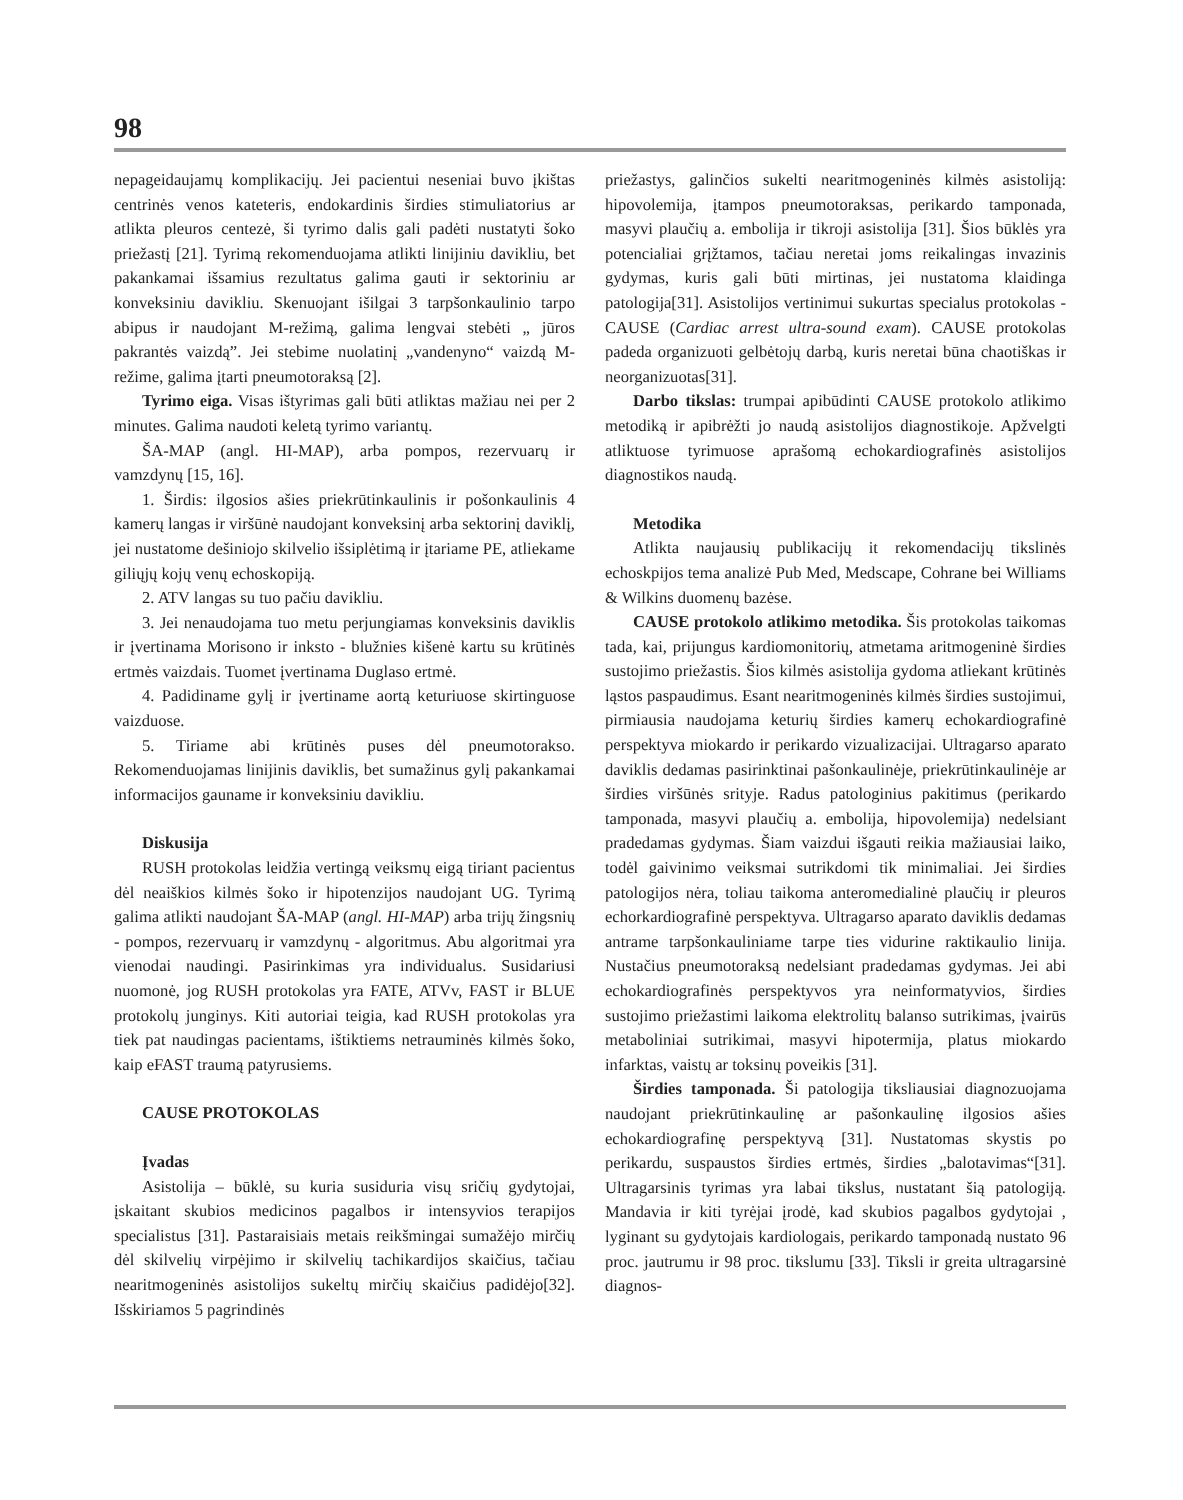98
nepageidaujamų komplikacijų. Jei pacientui neseniai buvo įkištas centrinės venos kateteris, endokardinis širdies stimuliatorius ar atlikta pleuros centezė, ši tyrimo dalis gali padėti nustatyti šoko priežastį [21]. Tyrimą rekomenduojama atlikti linijiniu davikliu, bet pakankamai išsamius rezultatus galima gauti ir sektoriniu ar konveksiniu davikliu. Skenuojant išilgai 3 tarpšonkaulinio tarpo abipus ir naudojant M-režimą, galima lengvai stebėti „ jūros pakrantės vaizdą”. Jei stebime nuolatinį „vandenyno“ vaizdą M-režime, galima įtarti pneumotoraksą [2].
Tyrimo eiga. Visas ištyrimas gali būti atliktas mažiau nei per 2 minutes. Galima naudoti keletą tyrimo variantų.
ŠA-MAP (angl. HI-MAP), arba pompos, rezervuarų ir vamzdynų [15, 16].
1. Širdis: ilgosios ašies priekrūtinkaulinis ir pošonkaulinis 4 kamerų langas ir viršūnė naudojant konveksinį arba sektorinį daviklį, jei nustatome dešiniojo skilvelio išsiplėtimą ir įtariame PE, atliekame giliųjų kojų venų echoskopiją.
2. ATV langas su tuo pačiu davikliu.
3. Jei nenaudojama tuo metu perjungiamas konveksinis daviklis ir įvertinama Morisono ir inksto - blužnies kišenė kartu su krūtinės ertmės vaizdais. Tuomet įvertinama Duglaso ertmė.
4. Padidiname gylį ir įvertiname aortą keturiuose skirtinguose vaizduose.
5. Tiriame abi krūtinės puses dėl pneumotorakso. Rekomenduojamas linijinis daviklis, bet sumažinus gylį pakankamai informacijos gauname ir konveksiniu davikliu.
Diskusija
RUSH protokolas leidžia vertingą veiksmų eigą tiriant pacientus dėl neaiškios kilmės šoko ir hipotenzijos naudojant UG. Tyrimą galima atlikti naudojant ŠA-MAP (angl. HI-MAP) arba trijų žingsnių - pompos, rezervuarų ir vamzdynų - algoritmus. Abu algoritmai yra vienodai naudingi. Pasirinkimas yra individualus. Susidariusi nuomonė, jog RUSH protokolas yra FATE, ATVv, FAST ir BLUE protokolų junginys. Kiti autoriai teigia, kad RUSH protokolas yra tiek pat naudingas pacientams, ištiktiems netrauminės kilmės šoko, kaip eFAST traumą patyrusiems.
CAUSE PROTOKOLAS
Įvadas
Asistolija – būklė, su kuria susiduria visų sričių gydytojai, įskaitant skubios medicinos pagalbos ir intensyvios terapijos specialistus [31]. Pastaraisiais metais reikšmingai sumažėjo mirčių dėl skilvelių virpėjimo ir skilvelių tachikardijos skaičius, tačiau nearitmogeninės asistolijos sukeltų mirčių skaičius padidėjo[32]. Išskiriamos 5 pagrindinės
priežastys, galinčios sukelti nearitmogeninės kilmės asistoliją: hipovolemija, įtampos pneumotoraksas, perikardo tamponada, masyvi plaučių a. embolija ir tikroji asistolija [31]. Šios būklės yra potencialiai grįžtamos, tačiau neretai joms reikalingas invazinis gydymas, kuris gali būti mirtinas, jei nustatoma klaidinga patologija[31]. Asistolijos vertinimui sukurtas specialus protokolas - CAUSE (Cardiac arrest ultra-sound exam). CAUSE protokolas padeda organizuoti gelbėtojų darbą, kuris neretai būna chaotiškas ir neorganizuotas[31].
Darbo tikslas: trumpai apibūdinti CAUSE protokolo atlikimo metodiką ir apibrėžti jo naudą asistolijos diagnostikoje. Apžvelgti atliktuose tyrimuose aprašomą echokardiografinės asistolijos diagnostikos naudą.
Metodika
Atlikta naujausių publikacijų it rekomendacijų tikslinės echoskpijos tema analizė Pub Med, Medscape, Cohrane bei Williams & Wilkins duomenų bazėse.
CAUSE protokolo atlikimo metodika. Šis protokolas taikomas tada, kai, prijungus kardiomonitorių, atmetama aritmogeninė širdies sustojimo priežastis. Šios kilmės asistolija gydoma atliekant krūtinės ląstos paspaudimus. Esant nearitmogeninės kilmės širdies sustojimui, pirmiausia naudojama keturių širdies kamerų echokardiografinė perspektyva miokardo ir perikardo vizualizacijai. Ultragarso aparato daviklis dedamas pasirinktinai pašonkaulinėje, priekrūtinkaulinėje ar širdies viršūnės srityje. Radus patologinius pakitimus (perikardo tamponada, masyvi plaučių a. embolija, hipovolemija) nedelsiant pradedamas gydymas. Šiam vaizdui išgauti reikia mažiausiai laiko, todėl gaivinimo veiksmai sutrikdomi tik minimaliai. Jei širdies patologijos nėra, toliau taikoma anteromedialinė plaučių ir pleuros echorkardiografinė perspektyva. Ultragarso aparato daviklis dedamas antrame tarpšonkauliniame tarpe ties vidurine raktikaulio linija. Nustačius pneumotoraksą nedelsiant pradedamas gydymas. Jei abi echokardiografinės perspektyvos yra neinformatyvios, širdies sustojimo priežastimi laikoma elektrolitų balanso sutrikimas, įvairūs metaboliniai sutrikimai, masyvi hipotermija, platus miokardo infarktas, vaistų ar toksinų poveikis [31].
Širdies tamponada. Ši patologija tiksliausiai diagnozuojama naudojant priekrūtinkaulinę ar pašonkaulinę ilgosios ašies echokardiografinę perspektyvą [31]. Nustatomas skystis po perikardu, suspaustos širdies ertmės, širdies „balotavimas“[31]. Ultragarsinis tyrimas yra labai tikslus, nustatant šią patologiją. Mandavia ir kiti tyrėjai įrodė, kad skubios pagalbos gydytojai , lyginant su gydytojais kardiologais, perikardo tamponadą nustato 96 proc. jautrumu ir 98 proc. tikslumu [33]. Tiksli ir greita ultragarsinė diagnos-